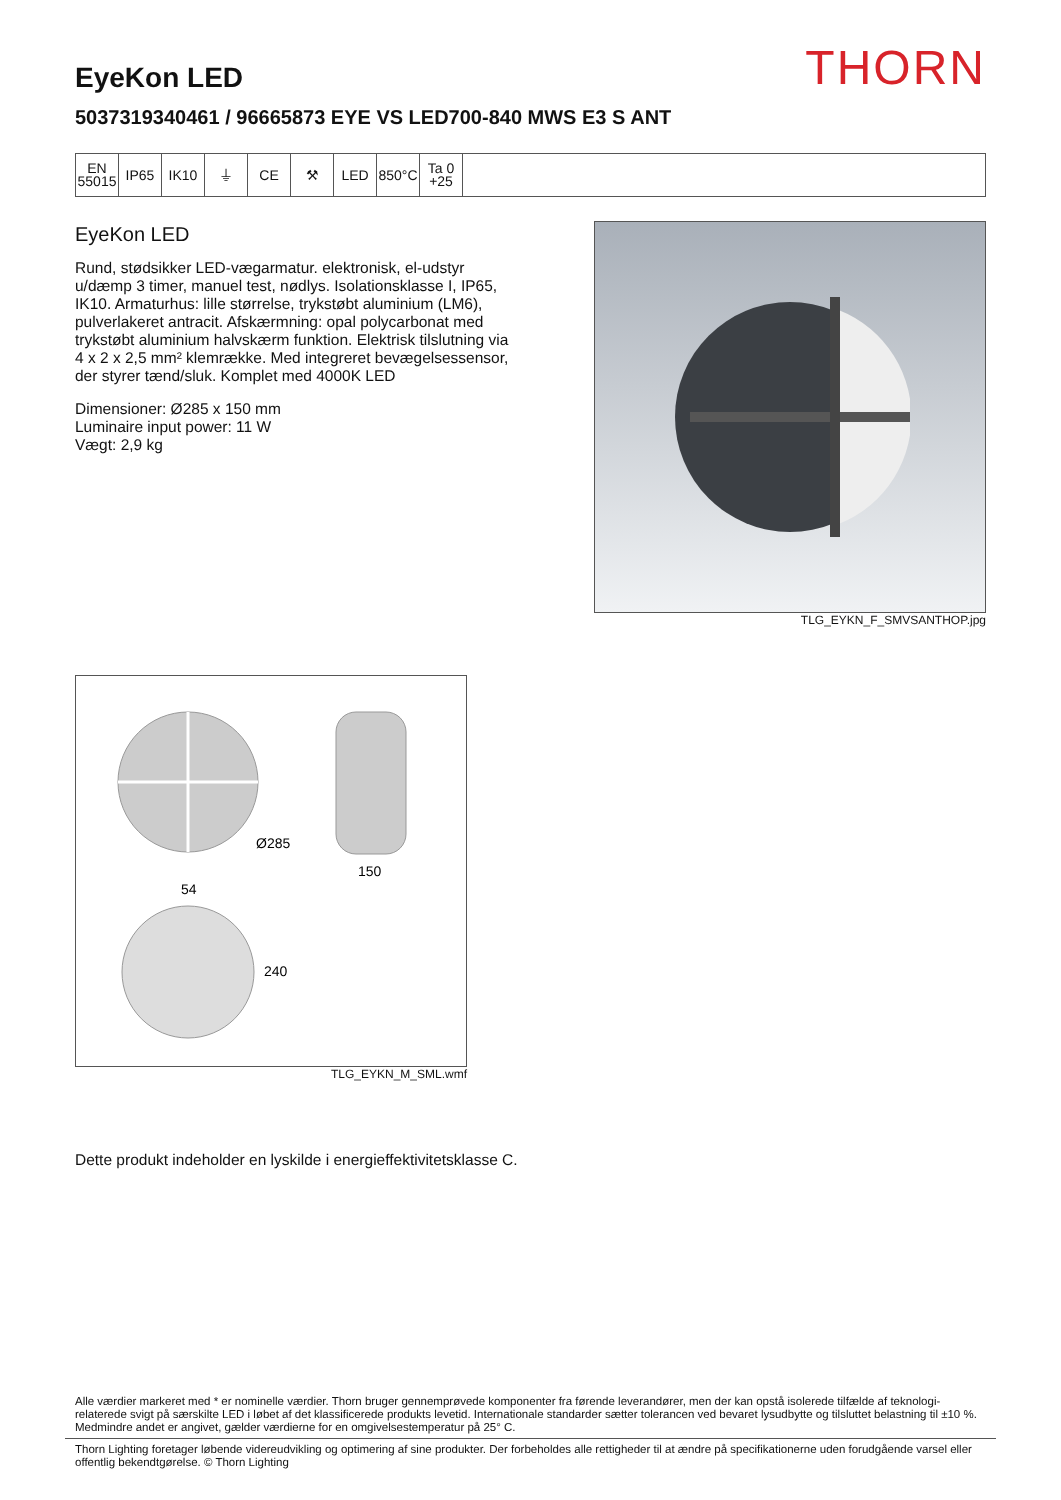THORN
EyeKon LED
5037319340461 / 96665873 EYE VS LED700-840 MWS E3 S ANT
EN
55015
IP65 IK10 ⏚ CE ⚒ LED 850°C Ta 0
+25
EyeKon LED
Rund, stødsikker LED-vægarmatur. elektronisk, el-udstyr u/dæmp 3 timer, manuel test, nødlys. Isolationsklasse I, IP65, IK10. Armaturhus: lille størrelse, trykstøbt aluminium (LM6), pulverlakeret antracit. Afskærmning: opal polycarbonat med trykstøbt aluminium halvskærm funktion. Elektrisk tilslutning via 4 x 2 x 2,5 mm² klemrække. Med integreret bevægelsessensor, der styrer tænd/sluk. Komplet med 4000K LED
Dimensioner: Ø285 x 150 mm
Luminaire input power: 11 W
Vægt: 2,9 kg
TLG_EYKN_F_SMVSANTHOP.jpg
Ø285
150
54
240
TLG_EYKN_M_SML.wmf
Dette produkt indeholder en lyskilde i energieffektivitetsklasse C.
Alle værdier markeret med * er nominelle værdier. Thorn bruger gennemprøvede komponenter fra førende leverandører, men der kan opstå isolerede tilfælde af teknologi-relaterede svigt på særskilte LED i løbet af det klassificerede produkts levetid. Internationale standarder sætter tolerancen ved bevaret lysudbytte og tilsluttet belastning til ±10 %. Medmindre andet er angivet, gælder værdierne for en omgivelsestemperatur på 25° C.
Thorn Lighting foretager løbende videreudvikling og optimering af sine produkter. Der forbeholdes alle rettigheder til at ændre på specifikationerne uden forudgående varsel eller offentlig bekendtgørelse. © Thorn Lighting